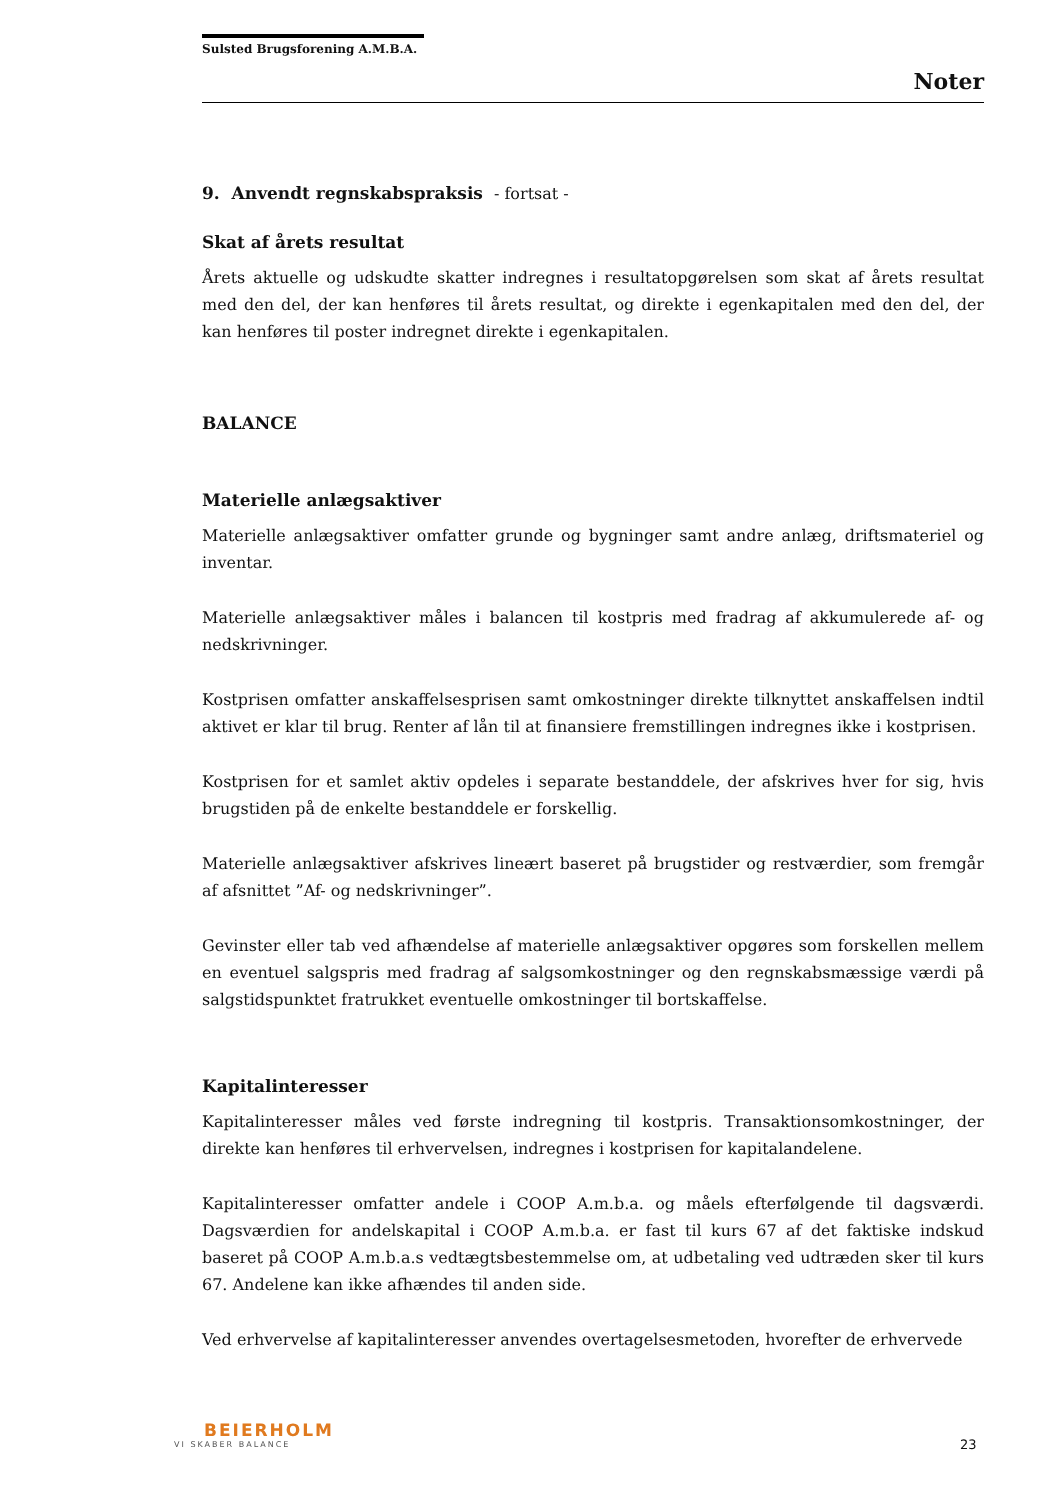Sulsted Brugsforening A.M.B.A.
Noter
9. Anvendt regnskabspraksis - fortsat -
Skat af årets resultat
Årets aktuelle og udskudte skatter indregnes i resultatopgørelsen som skat af årets resultat med den del, der kan henføres til årets resultat, og direkte i egenkapitalen med den del, der kan henføres til poster indregnet direkte i egenkapitalen.
BALANCE
Materielle anlægsaktiver
Materielle anlægsaktiver omfatter grunde og bygninger samt andre anlæg, driftsmateriel og inventar.
Materielle anlægsaktiver måles i balancen til kostpris med fradrag af akkumulerede af- og nedskrivninger.
Kostprisen omfatter anskaffelsesprisen samt omkostninger direkte tilknyttet anskaffelsen indtil aktivet er klar til brug. Renter af lån til at finansiere fremstillingen indregnes ikke i kostprisen.
Kostprisen for et samlet aktiv opdeles i separate bestanddele, der afskrives hver for sig, hvis brugstiden på de enkelte bestanddele er forskellig.
Materielle anlægsaktiver afskrives lineært baseret på brugstider og restværdier, som fremgår af afsnittet ”Af- og nedskrivninger”.
Gevinster eller tab ved afhændelse af materielle anlægsaktiver opgøres som forskellen mellem en eventuel salgspris med fradrag af salgsomkostninger og den regnskabsmæssige værdi på salgstidspunktet fratrukket eventuelle omkostninger til bortskaffelse.
Kapitalinteresser
Kapitalinteresser måles ved første indregning til kostpris. Transaktionsomkostninger, der direkte kan henføres til erhvervelsen, indregnes i kostprisen for kapitalandelene.
Kapitalinteresser omfatter andele i COOP A.m.b.a. og måels efterfølgende til dagsværdi. Dagsværdien for andelskapital i COOP A.m.b.a. er fast til kurs 67 af det faktiske indskud baseret på COOP A.m.b.a.s vedtægtsbestemmelse om, at udbetaling ved udtræden sker til kurs 67. Andelene kan ikke afhændes til anden side.
Ved erhvervelse af kapitalinteresser anvendes overtagelsesmetoden, hvorefter de erhvervede
BEIERHOLM
VI SKABER BALANCE
23